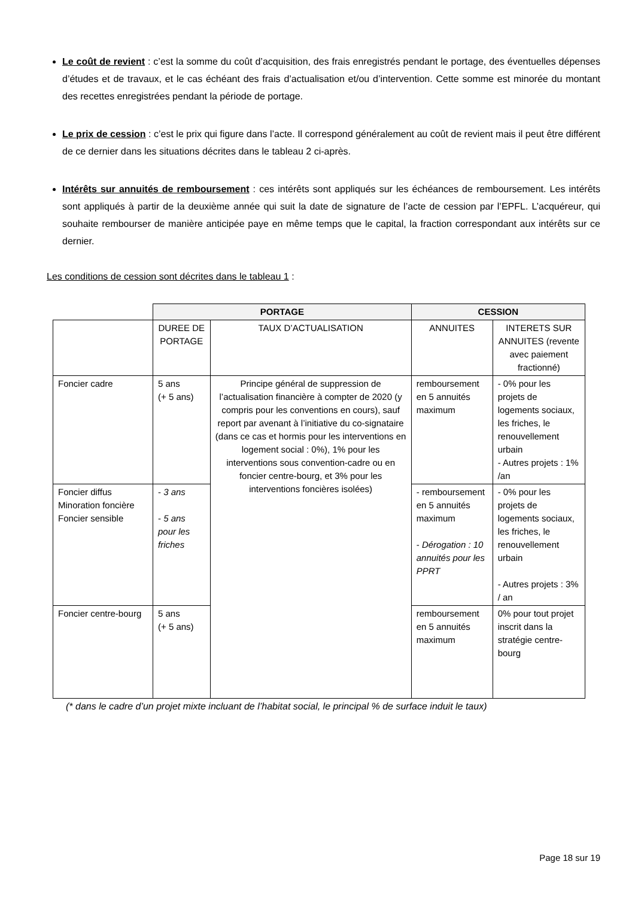Le coût de revient : c’est la somme du coût d’acquisition, des frais enregistrés pendant le portage, des éventuelles dépenses d’études et de travaux, et le cas échéant des frais d’actualisation et/ou d’intervention. Cette somme est minorée du montant des recettes enregistrées pendant la période de portage.
Le prix de cession : c’est le prix qui figure dans l’acte. Il correspond généralement au coût de revient mais il peut être différent de ce dernier dans les situations décrites dans le tableau 2 ci-après.
Intérêts sur annuités de remboursement : ces intérêts sont appliqués sur les échéances de remboursement. Les intérêts sont appliqués à partir de la deuxième année qui suit la date de signature de l’acte de cession par l’EPFL. L’acquéreur, qui souhaite rembourser de manière anticipée paye en même temps que le capital, la fraction correspondant aux intérêts sur ce dernier.
Les conditions de cession sont décrites dans le tableau 1 :
| | PORTAGE | | CESSION | |
| --- | --- | --- | --- | --- |
| | DUREE DE PORTAGE | TAUX D’ACTUALISATION | ANNUITES | INTERETS SUR ANNUITES (revente avec paiement fractionné) |
| Foncier cadre | 5 ans (+ 5 ans) | Principe général de suppression de l’actualisation financière à compter de 2020 (y compris pour les conventions en cours), sauf report par avenant à l’initiative du co-signataire (dans ce cas et hormis pour les interventions en logement social : 0%), 1% pour les interventions sous convention-cadre ou en foncier centre-bourg, et 3% pour les interventions foncières isolées) | remboursement en 5 annuités maximum | - 0% pour les projets de logements sociaux, les friches, le renouvellement urbain - Autres projets : 1% /an |
| Foncier diffus Minoration foncière Foncier sensible | - 3 ans - 5 ans pour les friches | | - remboursement en 5 annuités maximum - Dérogation : 10 annuités pour les PPRT | - 0% pour les projets de logements sociaux, les friches, le renouvellement urbain - Autres projets : 3% / an |
| Foncier centre-bourg | 5 ans (+ 5 ans) | | remboursement en 5 annuités maximum | 0% pour tout projet inscrit dans la stratégie centre-bourg |
(* dans le cadre d’un projet mixte incluant de l’habitat social, le principal % de surface induit le taux)
Page 18 sur 19